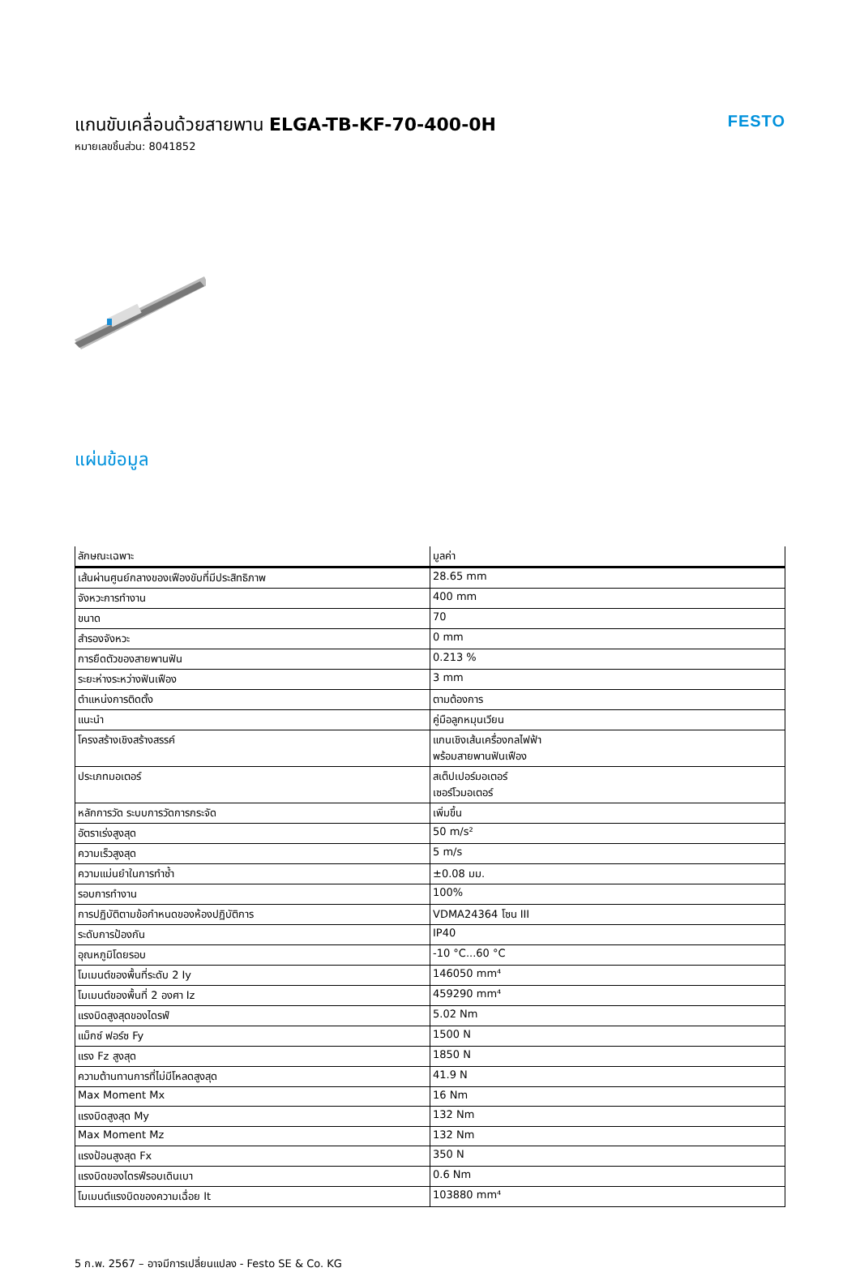แกนขับเคลื่อนด้วยสายพาน ELGA-TB-KF-70-400-0H
หมายเลขชิ้นส่วน: 8041852
FESTO
แผ่นข้อมูล
| ลักษณะเฉพาะ | มูลค่า |
| --- | --- |
| เส้นผ่านศูนย์กลางของเฟืองขับที่มีประสิทธิภาพ | 28.65 mm |
| จังหวะการทำงาน | 400 mm |
| ขนาด | 70 |
| สำรองจังหวะ | 0 mm |
| การยืดตัวของสายพานฟัน | 0.213 % |
| ระยะห่างระหว่างฟันเฟือง | 3 mm |
| ตำแหน่งการติดตั้ง | ตามต้องการ |
| แนะนำ | คู่มือลูกหมุนเวียน |
| โครงสร้างเชิงสร้างสรรค์ | แกนเชิงเส้นเครื่องกลไฟฟ้า พร้อมสายพานฟันเฟือง |
| ประเภทมอเตอร์ | สเต็ปเปอร์มอเตอร์ เซอร์โวมอเตอร์ |
| หลักการวัด ระบบการวัดการกระจัด | เพิ่มขึ้น |
| อัตราเร่งสูงสุด | 50 m/s² |
| ความเร็วสูงสุด | 5 m/s |
| ความแม่นยำในการทำซ้ำ | ±0.08 มม. |
| รอบการทำงาน | 100% |
| การปฏิบัติตามข้อกำหนดของห้องปฏิบัติการ | VDMA24364 โซน III |
| ระดับการป้องกัน | IP40 |
| อุณหภูมิโดยรอบ | -10 °C...60 °C |
| โมเมนต์ของพื้นที่ระดับ 2 Iy | 146050 mm⁴ |
| โมเมนต์ของพื้นที่ 2 องศา Iz | 459290 mm⁴ |
| แรงบิดสูงสุดของไดรฟ์ | 5.02 Nm |
| แม็กซ์ ฟอร์ซ Fy | 1500 N |
| แรง Fz สูงสุด | 1850 N |
| ความต้านทานการที่ไม่มีโหลดสูงสุด | 41.9 N |
| Max Moment Mx | 16 Nm |
| แรงบิดสูงสุด My | 132 Nm |
| Max Moment Mz | 132 Nm |
| แรงป้อนสูงสุด Fx | 350 N |
| แรงบิดของไดรฟ์รอบเดินเบา | 0.6 Nm |
| โมเมนต์แรงบิดของความเฉื่อย It | 103880 mm⁴ |
5 ก.พ. 2567 – อาจมีการเปลี่ยนแปลง - Festo SE & Co. KG